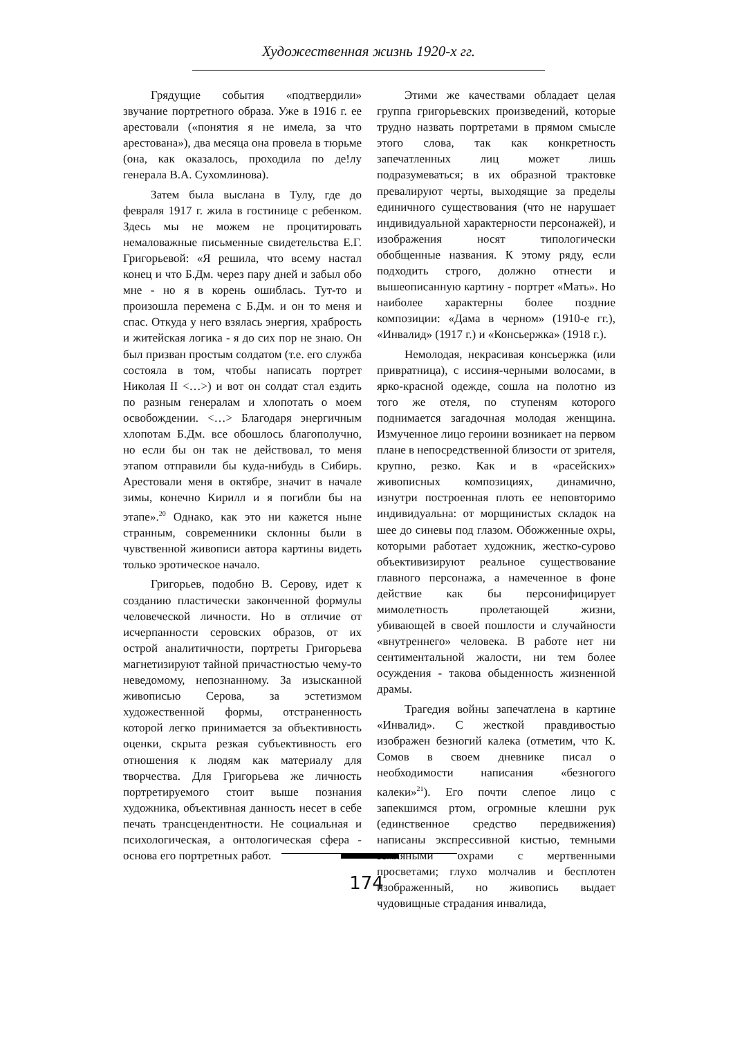Художественная жизнь 1920-х гг.
Грядущие события «подтвердили» звучание портретного образа. Уже в 1916 г. ее арестовали («понятия я не имела, за что арестована»), два месяца она провела в тюрьме (она, как оказалось, проходила по де!лу генерала В.А. Сухомлинова).
Затем была выслана в Тулу, где до февраля 1917 г. жила в гостинице с ребенком. Здесь мы не можем не процитировать немаловажные письменные свидетельства Е.Г. Григорьевой: «Я решила, что всему настал конец и что Б.Дм. через пару дней и забыл обо мне - но я в корень ошиблась. Тут-то и произошла перемена с Б.Дм. и он то меня и спас. Откуда у него взялась энергия, храбрость и житейская логика - я до сих пор не знаю. Он был призван простым солдатом (т.е. его служба состояла в том, чтобы написать портрет Николая II <…>) и вот он солдат стал ездить по разным генералам и хлопотать о моем освобождении. <…> Благодаря энергичным хлопотам Б.Дм. все обошлось благополучно, но если бы он так не действовал, то меня этапом отправили бы куда-нибудь в Сибирь. Арестовали меня в октябре, значит в начале зимы, конечно Кирилл и я погибли бы на этапе».<sup>20</sup> Однако, как это ни кажется ныне странным, современники склонны были в чувственной живописи автора картины видеть только эротическое начало.
Григорьев, подобно В. Серову, идет к созданию пластически законченной формулы человеческой личности. Но в отличие от исчерпанности серовских образов, от их острой аналитичности, портреты Григорьева магнетизируют тайной причастностью чему-то неведомому, непознанному. За изысканной живописью Серова, за эстетизмом художественной формы, отстраненность которой легко принимается за объективность оценки, скрыта резкая субъективность его отношения к людям как материалу для творчества. Для Григорьева же личность портретируемого стоит выше познания художника, объективная данность несет в себе печать трансцендентности. Не социальная и психологическая, а онтологическая сфера - основа его портретных работ.
Этими же качествами обладает целая группа григорьевских произведений, которые трудно назвать портретами в прямом смысле этого слова, так как конкретность запечатленных лиц может лишь подразумеваться; в их образной трактовке превалируют черты, выходящие за пределы единичного существования (что не нарушает индивидуальной характерности персонажей), и изображения носят типологически обобщенные названия. К этому ряду, если подходить строго, должно отнести и вышеописанную картину - портрет «Мать». Но наиболее характерны более поздние композиции: «Дама в черном» (1910-е гг.), «Инвалид» (1917 г.) и «Консьержка» (1918 г.).
Немолодая, некрасивая консьержка (или привратница), с иссиня-черными волосами, в ярко-красной одежде, сошла на полотно из того же отеля, по ступеням которого поднимается загадочная молодая женщина. Измученное лицо героини возникает на первом плане в непосредственной близости от зрителя, крупно, резко. Как и в «расейских» живописных композициях, динамично, изнутри построенная плоть ее неповторимо индивидуальна: от морщинистых складок на шее до синевы под глазом. Обожженные охры, которыми работает художник, жестко-сурово объективизируют реальное существование главного персонажа, а намеченное в фоне действие как бы персонифицирует мимолетность пролетающей жизни, убивающей в своей пошлости и случайности «внутреннего» человека. В работе нет ни сентиментальной жалости, ни тем более осуждения - такова обыденность жизненной драмы.
Трагедия войны запечатлена в картине «Инвалид». С жесткой правдивостью изображен безногий калека (отметим, что К. Сомов в своем дневнике писал о необходимости написания «безногого калеки»<sup>21</sup>). Его почти слепое лицо с запекшимся ртом, огромные клешни рук (единственное средство передвижения) написаны экспрессивной кистью, темными земляными охрами с мертвенными просветами; глухо молчалив и бесплотен изображенный, но живопись выдает чудовищные страдания инвалида,
174